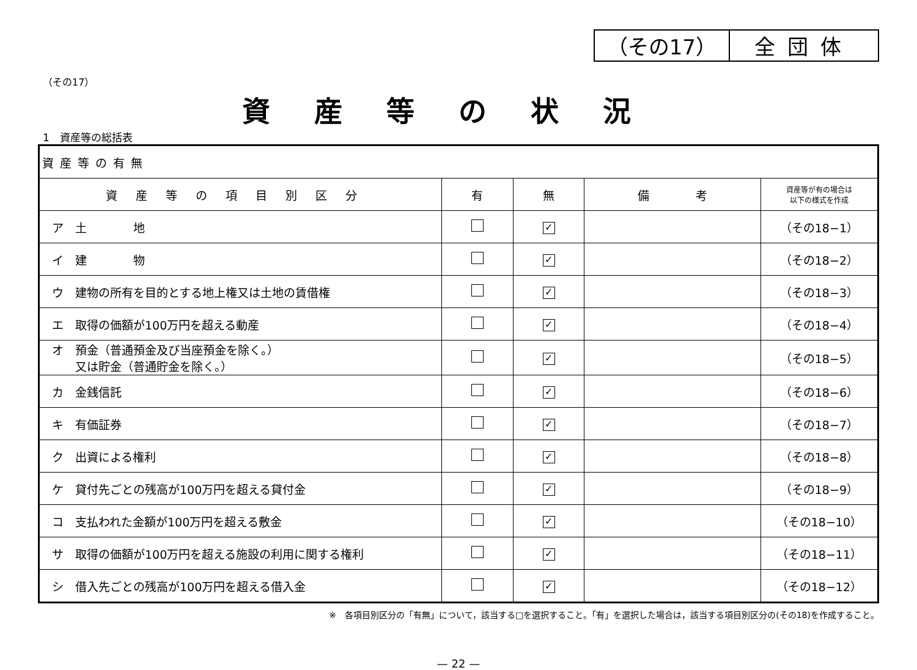| （その17） | 全団体 |
（その17）
資産等の状況
1　資産等の総括表
| 資産等の有無 | | | | |
| 資産等の項目別区分 | 有 | 無 | 備 考 | 資産等が有の場合は 以下の様式を作成 |
| ア 土 地 | | ✓ | | （その18−1） |
| イ 建 物 | | ✓ | | （その18−2） |
| ウ 建物の所有を目的とする地上権又は土地の賃借権 | | ✓ | | （その18−3） |
| エ 取得の価額が100万円を超える動産 | | ✓ | | （その18−4） |
| オ 預金（普通預金及び当座預金を除く。） 又は貯金（普通貯金を除く。） | | ✓ | | （その18−5） |
| カ 金銭信託 | | ✓ | | （その18−6） |
| キ 有価証券 | | ✓ | | （その18−7） |
| ク 出資による権利 | | ✓ | | （その18−8） |
| ケ 貸付先ごとの残高が100万円を超える貸付金 | | ✓ | | （その18−9） |
| コ 支払われた金額が100万円を超える敷金 | | ✓ | | （その18−10） |
| サ 取得の価額が100万円を超える施設の利用に関する権利 | | ✓ | | （その18−11） |
| シ 借入先ごとの残高が100万円を超える借入金 | | ✓ | | （その18−12） |
※　各項目別区分の「有無」について，該当する□を選択すること。「有」を選択した場合は，該当する項目別区分の(その18)を作成すること。
— 22 —